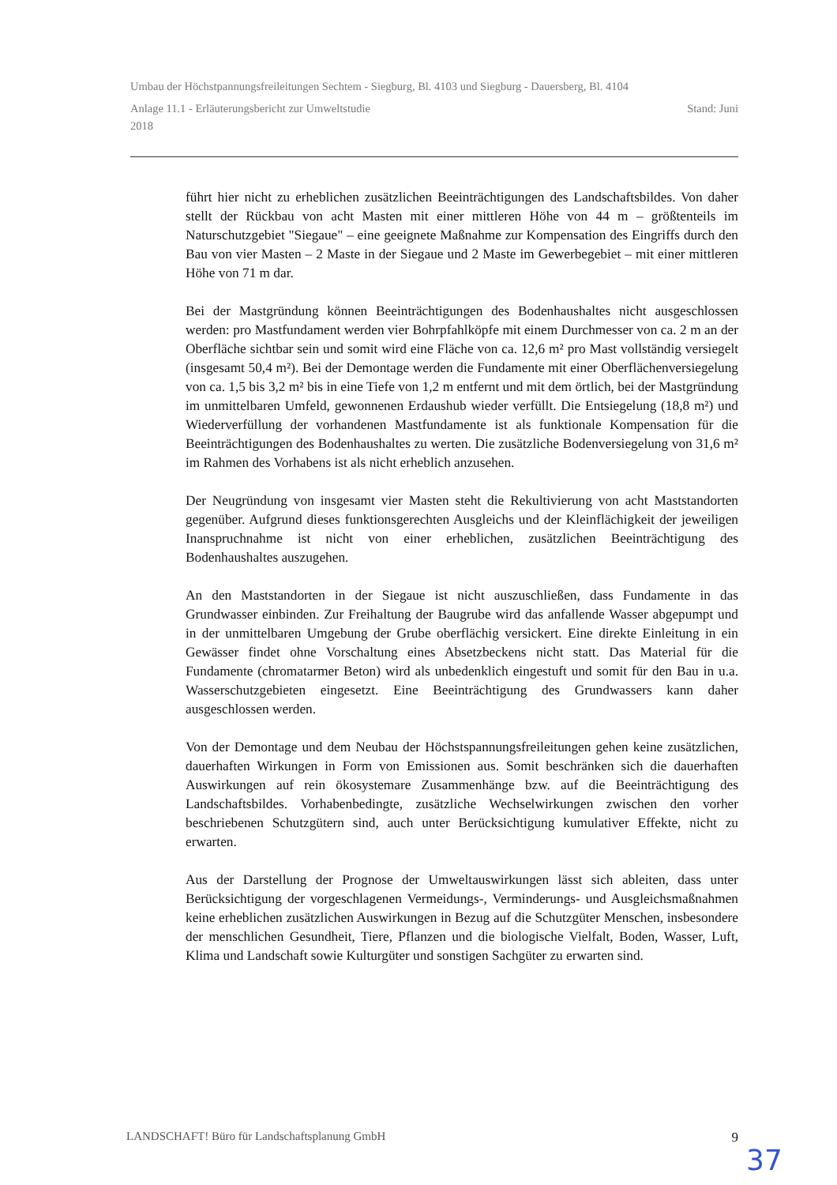Umbau der Höchstpannungsfreileitungen Sechtem - Siegburg, Bl. 4103 und Siegburg - Dauersberg, Bl. 4104
Anlage 11.1 - Erläuterungsbericht zur Umweltstudie Stand: Juni
2018
führt hier nicht zu erheblichen zusätzlichen Beeinträchtigungen des Landschaftsbildes. Von daher stellt der Rückbau von acht Masten mit einer mittleren Höhe von 44 m – größtenteils im Naturschutzgebiet "Siegaue" – eine geeignete Maßnahme zur Kompensation des Eingriffs durch den Bau von vier Masten – 2 Maste in der Siegaue und 2 Maste im Gewerbegebiet – mit einer mittleren Höhe von 71 m dar.
Bei der Mastgründung können Beeinträchtigungen des Bodenhaushaltes nicht ausgeschlossen werden: pro Mastfundament werden vier Bohrpfahlköpfe mit einem Durchmesser von ca. 2 m an der Oberfläche sichtbar sein und somit wird eine Fläche von ca. 12,6 m² pro Mast vollständig versiegelt (insgesamt 50,4 m²). Bei der Demontage werden die Fundamente mit einer Oberflächenversiegelung von ca. 1,5 bis 3,2 m² bis in eine Tiefe von 1,2 m entfernt und mit dem örtlich, bei der Mastgründung im unmittelbaren Umfeld, gewonnenen Erdaushub wieder verfüllt. Die Entsiegelung (18,8 m²) und Wiederverfüllung der vorhandenen Mastfundamente ist als funktionale Kompensation für die Beeinträchtigungen des Bodenhaushaltes zu werten. Die zusätzliche Bodenversiegelung von 31,6 m² im Rahmen des Vorhabens ist als nicht erheblich anzusehen.
Der Neugründung von insgesamt vier Masten steht die Rekultivierung von acht Maststandorten gegenüber. Aufgrund dieses funktionsgerechten Ausgleichs und der Kleinflächigkeit der jeweiligen Inanspruchnahme ist nicht von einer erheblichen, zusätzlichen Beeinträchtigung des Bodenhaushaltes auszugehen.
An den Maststandorten in der Siegaue ist nicht auszuschließen, dass Fundamente in das Grundwasser einbinden. Zur Freihaltung der Baugrube wird das anfallende Wasser abgepumpt und in der unmittelbaren Umgebung der Grube oberflächig versickert. Eine direkte Einleitung in ein Gewässer findet ohne Vorschaltung eines Absetzbeckens nicht statt. Das Material für die Fundamente (chromatarmer Beton) wird als unbedenklich eingestuft und somit für den Bau in u.a. Wasserschutzgebieten eingesetzt. Eine Beeinträchtigung des Grundwassers kann daher ausgeschlossen werden.
Von der Demontage und dem Neubau der Höchstspannungsfreileitungen gehen keine zusätzlichen, dauerhaften Wirkungen in Form von Emissionen aus. Somit beschränken sich die dauerhaften Auswirkungen auf rein ökosystemare Zusammenhänge bzw. auf die Beeinträchtigung des Landschaftsbildes. Vorhabenbedingte, zusätzliche Wechselwirkungen zwischen den vorher beschriebenen Schutzgütern sind, auch unter Berücksichtigung kumulativer Effekte, nicht zu erwarten.
Aus der Darstellung der Prognose der Umweltauswirkungen lässt sich ableiten, dass unter Berücksichtigung der vorgeschlagenen Vermeidungs-, Verminderungs- und Ausgleichsmaßnahmen keine erheblichen zusätzlichen Auswirkungen in Bezug auf die Schutzgüter Menschen, insbesondere der menschlichen Gesundheit, Tiere, Pflanzen und die biologische Vielfalt, Boden, Wasser, Luft, Klima und Landschaft sowie Kulturgüter und sonstigen Sachgüter zu erwarten sind.
LANDSCHAFT! Büro für Landschaftsplanung GmbH 9
37